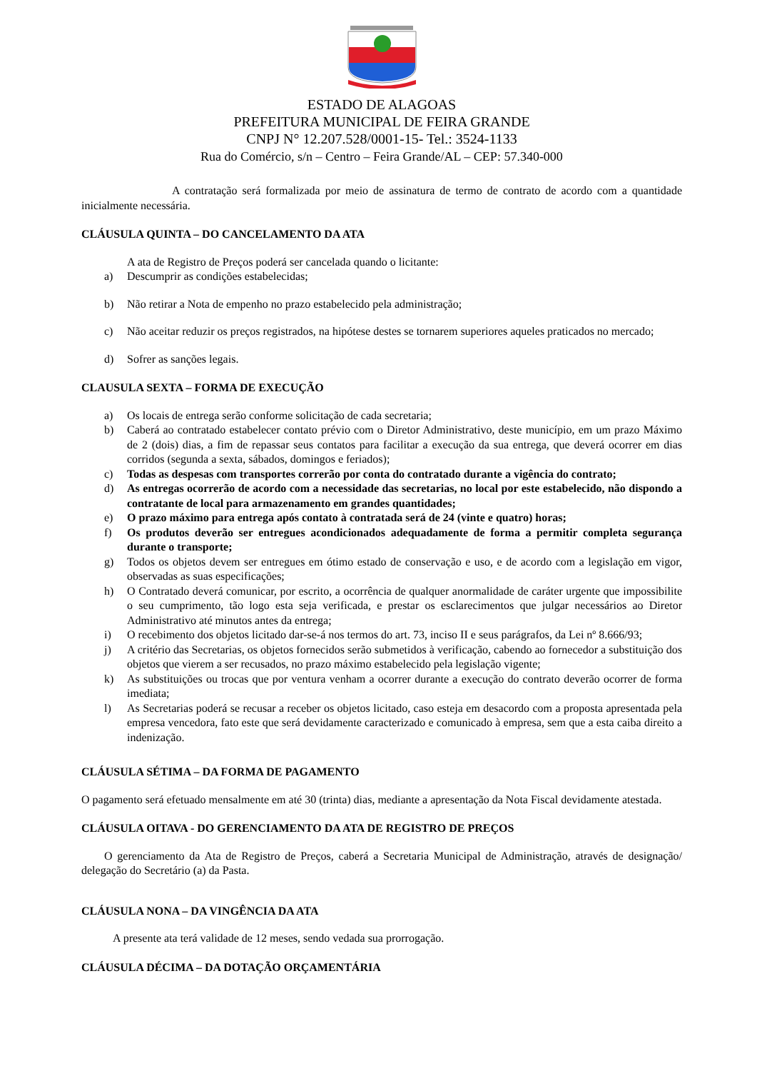ESTADO DE ALAGOAS
PREFEITURA MUNICIPAL DE FEIRA GRANDE
CNPJ N° 12.207.528/0001-15- Tel.: 3524-1133
Rua do Comércio, s/n – Centro – Feira Grande/AL – CEP: 57.340-000
A contratação será formalizada por meio de assinatura de termo de contrato de acordo com a quantidade inicialmente necessária.
CLÁUSULA QUINTA – DO CANCELAMENTO DA ATA
A ata de Registro de Preços poderá ser cancelada quando o licitante:
a) Descumprir as condições estabelecidas;
b) Não retirar a Nota de empenho no prazo estabelecido pela administração;
c) Não aceitar reduzir os preços registrados, na hipótese destes se tornarem superiores aqueles praticados no mercado;
d) Sofrer as sanções legais.
CLAUSULA SEXTA – FORMA DE EXECUÇÃO
a) Os locais de entrega serão conforme solicitação de cada secretaria;
b) Caberá ao contratado estabelecer contato prévio com o Diretor Administrativo, deste município, em um prazo Máximo de 2 (dois) dias, a fim de repassar seus contatos para facilitar a execução da sua entrega, que deverá ocorrer em dias corridos (segunda a sexta, sábados, domingos e feriados);
c) Todas as despesas com transportes correrão por conta do contratado durante a vigência do contrato;
d) As entregas ocorrerão de acordo com a necessidade das secretarias, no local por este estabelecido, não dispondo a contratante de local para armazenamento em grandes quantidades;
e) O prazo máximo para entrega após contato à contratada será de 24 (vinte e quatro) horas;
f) Os produtos deverão ser entregues acondicionados adequadamente de forma a permitir completa segurança durante o transporte;
g) Todos os objetos devem ser entregues em ótimo estado de conservação e uso, e de acordo com a legislação em vigor, observadas as suas especificações;
h) O Contratado deverá comunicar, por escrito, a ocorrência de qualquer anormalidade de caráter urgente que impossibilite o seu cumprimento, tão logo esta seja verificada, e prestar os esclarecimentos que julgar necessários ao Diretor Administrativo até minutos antes da entrega;
i) O recebimento dos objetos licitado dar-se-á nos termos do art. 73, inciso II e seus parágrafos, da Lei nº 8.666/93;
j) A critério das Secretarias, os objetos fornecidos serão submetidos à verificação, cabendo ao fornecedor a substituição dos objetos que vierem a ser recusados, no prazo máximo estabelecido pela legislação vigente;
k) As substituições ou trocas que por ventura venham a ocorrer durante a execução do contrato deverão ocorrer de forma imediata;
l) As Secretarias poderá se recusar a receber os objetos licitado, caso esteja em desacordo com a proposta apresentada pela empresa vencedora, fato este que será devidamente caracterizado e comunicado à empresa, sem que a esta caiba direito a indenização.
CLÁUSULA SÉTIMA – DA FORMA DE PAGAMENTO
O pagamento será efetuado mensalmente em até 30 (trinta) dias, mediante a apresentação da Nota Fiscal devidamente atestada.
CLÁUSULA OITAVA - DO GERENCIAMENTO DA ATA DE REGISTRO DE PREÇOS
O gerenciamento da Ata de Registro de Preços, caberá a Secretaria Municipal de Administração, através de designação/ delegação do Secretário (a) da Pasta.
CLÁUSULA NONA – DA VINGÊNCIA DA ATA
A presente ata terá validade de 12 meses, sendo vedada sua prorrogação.
CLÁUSULA DÉCIMA – DA DOTAÇÃO ORÇAMENTÁRIA